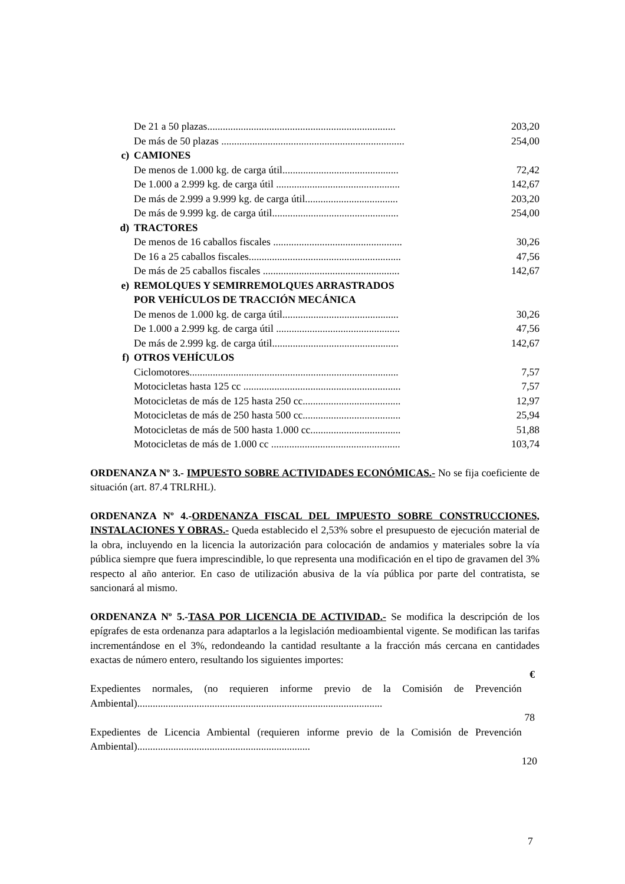| | De 21 a 50 plazas......................................................................... | 203,20 |
| | De más de 50 plazas ....................................................................... | 254,00 |
| c) | CAMIONES | |
| | De menos de 1.000 kg. de carga útil............................................. | 72,42 |
| | De 1.000 a 2.999 kg. de carga útil ................................................ | 142,67 |
| | De más de 2.999 a 9.999 kg. de carga útil.................................... | 203,20 |
| | De más de 9.999 kg. de carga útil................................................. | 254,00 |
| d) | TRACTORES | |
| | De menos de 16 caballos fiscales .................................................. | 30,26 |
| | De 16 a 25 caballos fiscales........................................................... | 47,56 |
| | De más de 25 caballos fiscales ..................................................... | 142,67 |
| e) | REMOLQUES Y SEMIRREMOLQUES ARRASTRADOS POR VEHÍCULOS DE TRACCIÓN MECÁNICA | |
| | De menos de 1.000 kg. de carga útil............................................. | 30,26 |
| | De 1.000 a 2.999 kg. de carga útil ................................................ | 47,56 |
| | De más de 2.999 kg. de carga útil................................................. | 142,67 |
| f) | OTROS VEHÍCULOS | |
| | Ciclomotores................................................................................. | 7,57 |
| | Motocicletas hasta 125 cc ............................................................. | 7,57 |
| | Motocicletas de más de 125 hasta 250 cc...................................... | 12,97 |
| | Motocicletas de más de 250 hasta 500 cc...................................... | 25,94 |
| | Motocicletas de más de 500 hasta 1.000 cc................................... | 51,88 |
| | Motocicletas de más de 1.000 cc .................................................. | 103,74 |
ORDENANZA Nº 3.- IMPUESTO SOBRE ACTIVIDADES ECONÓMICAS.- No se fija coeficiente de situación (art. 87.4 TRLRHL).
ORDENANZA Nº 4.-ORDENANZA FISCAL DEL IMPUESTO SOBRE CONSTRUCCIONES, INSTALACIONES Y OBRAS.- Queda establecido el 2,53% sobre el presupuesto de ejecución material de la obra, incluyendo en la licencia la autorización para colocación de andamios y materiales sobre la vía pública siempre que fuera imprescindible, lo que representa una modificación en el tipo de gravamen del 3% respecto al año anterior. En caso de utilización abusiva de la vía pública por parte del contratista, se sancionará al mismo.
ORDENANZA Nº 5.-TASA POR LICENCIA DE ACTIVIDAD.- Se modifica la descripción de los epígrafes de esta ordenanza para adaptarlos a la legislación medioambiental vigente. Se modifican las tarifas incrementándose en el 3%, redondeando la cantidad resultante a la fracción más cercana en cantidades exactas de número entero, resultando los siguientes importes:
| | € |
| Expedientes normales, (no requieren informe previo de la Comisión de Prevención Ambiental)............................................................................................... | |
| | 78 |
| Expedientes de Licencia Ambiental (requieren informe previo de la Comisión de Prevención Ambiental)................................................................... | |
| | 120 |
7